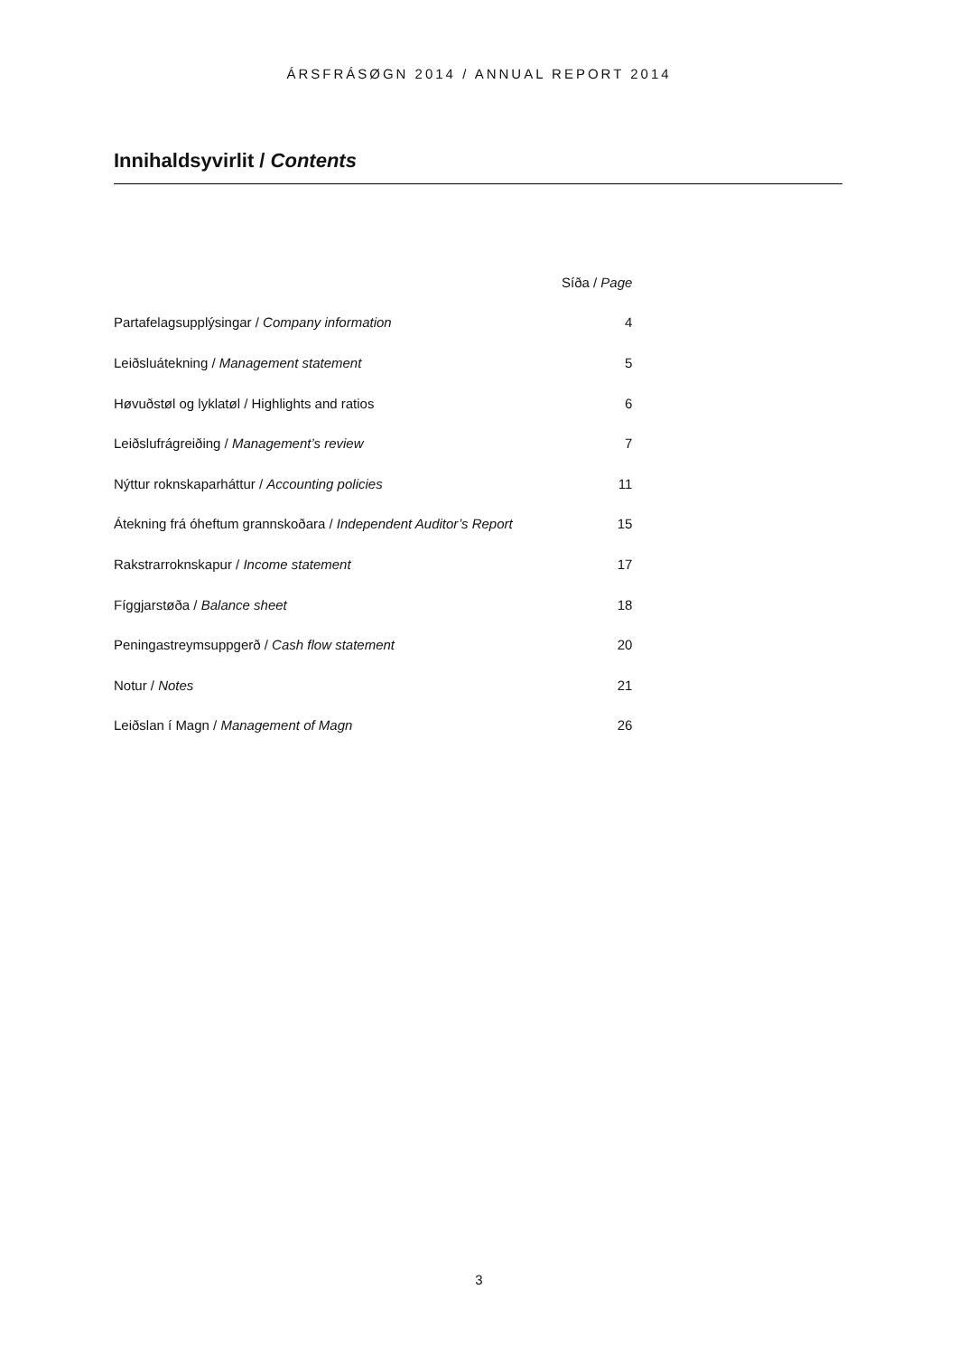ÁRSFRÁSØGN 2014 / ANNUAL REPORT 2014
Innihaldsyvirlit / Contents
| | Síða / Page |
| --- | --- |
| Partafelagsupplýsingar / Company information | 4 |
| Leiðsluátekning / Management statement | 5 |
| Høvuðstøl og lyklatøl / Highlights and ratios | 6 |
| Leiðslufrágreiðing / Management’s review | 7 |
| Nýttur roknskaparháttur / Accounting policies | 11 |
| Átekning frá óheftum grannskoðara / Independent Auditor’s Report | 15 |
| Rakstrarroknskapur / Income statement | 17 |
| Fíggjarstøða / Balance sheet | 18 |
| Peningastreymsuppgerð / Cash flow statement | 20 |
| Notur / Notes | 21 |
| Leiðslan í Magn / Management of Magn | 26 |
3